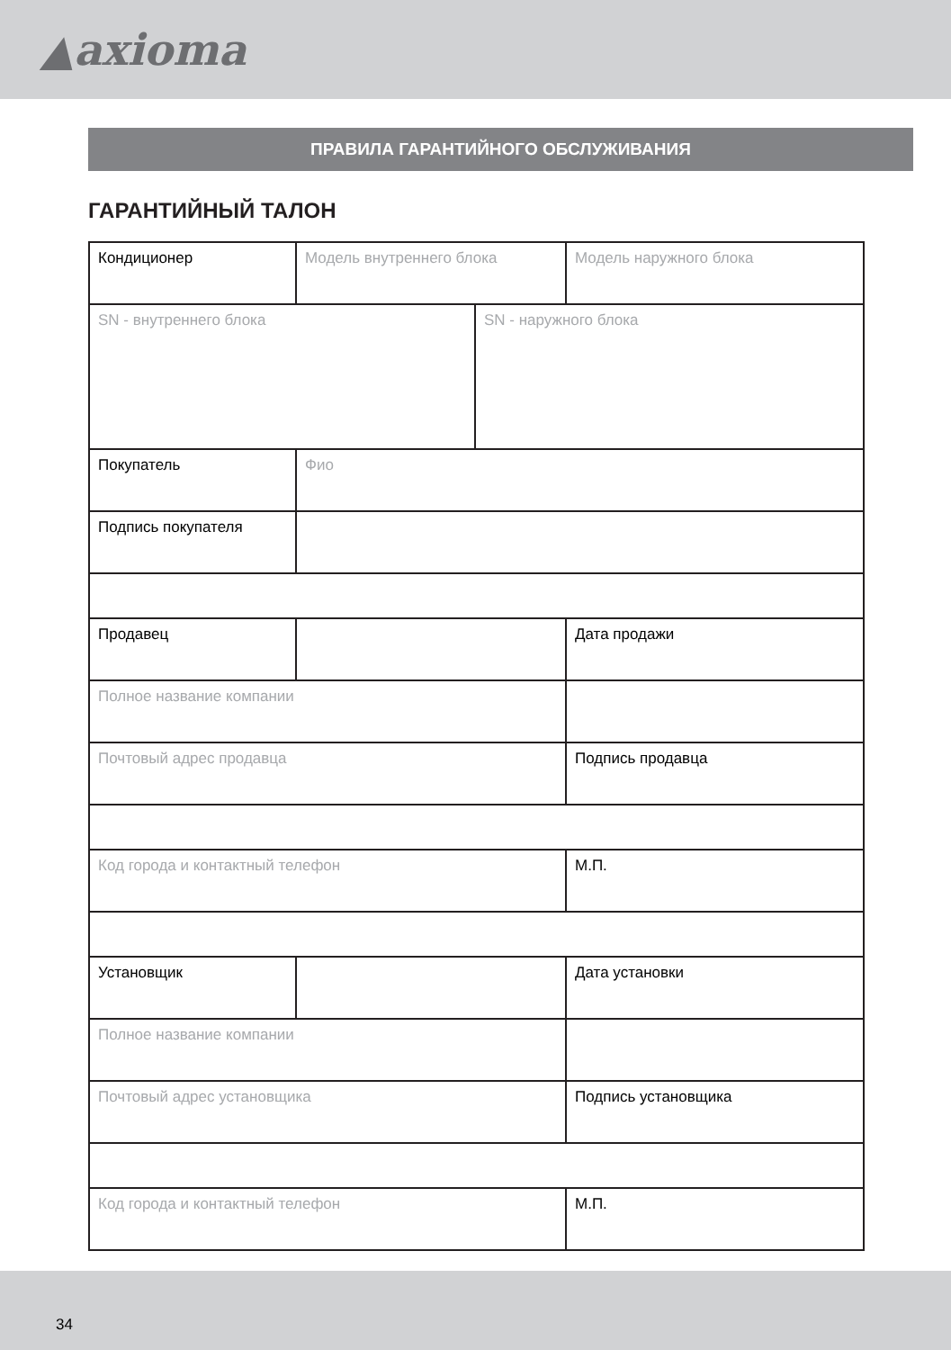▲axioma
ПРАВИЛА ГАРАНТИЙНОГО ОБСЛУЖИВАНИЯ
ГАРАНТИЙНЫЙ ТАЛОН
| Кондиционер | Модель внутреннего блока | | Модель наружного блока |
| SN - внутреннего блока | | SN - наружного блока | |
| Покупатель | Фио | | |
| Подпись покупателя | | | |
| Продавец | | | Дата продажи |
| Полное название компании | | | |
| Почтовый адрес продавца | | | Подпись продавца |
| Код города и контактный телефон | | | М.П. |
| Установщик | | | Дата установки |
| Полное название компании | | | |
| Почтовый адрес установщика | | | Подпись установщика |
| Код города и контактный телефон | | | М.П. |
34